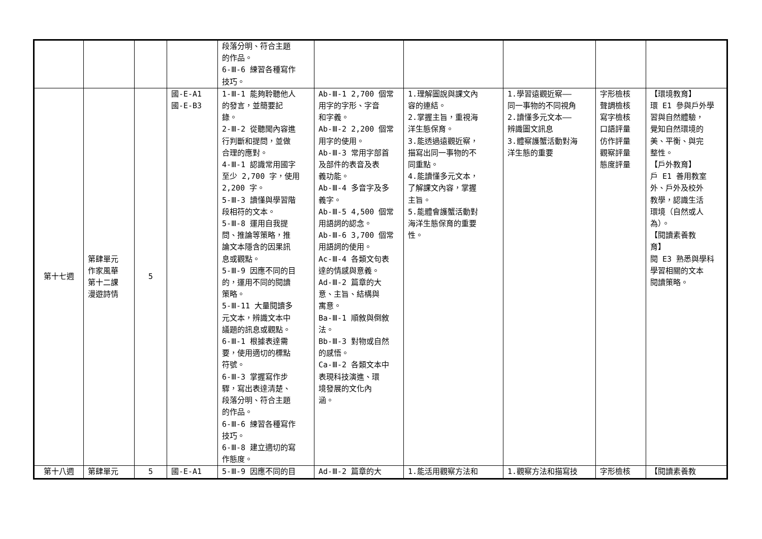| | | | | 段落分明、符合主題 的作品。 6-Ⅲ-6 練習各種寫作 技巧。 | | | | | |
| 第十七週 | 第肆單元 作家風華 第十二課 漫遊詩情 | 5 | 國-E-A1 國-E-B3 | 1-Ⅲ-1 能夠聆聽他人 的發言，並簡要記 錄。 2-Ⅲ-2 從聽聞內容進 行判斷和提問，並做 合理的應對。 4-Ⅲ-1 認識常用國字 至少 2,700 字，使用 2,200 字。 5-Ⅲ-3 讀懂與學習階 段相符的文本。 5-Ⅲ-8 運用自我提 問、推論等策略，推 論文本隱含的因果訊 息或觀點。 5-Ⅲ-9 因應不同的目 的，運用不同的閱讀 策略。 5-Ⅲ-11 大量閱讀多 元文本，辨識文本中 議題的訊息或觀點。 6-Ⅲ-1 根據表達需 要，使用適切的標點 符號。 6-Ⅲ-3 掌握寫作步 驟，寫出表達清楚、 段落分明、符合主題 的作品。 6-Ⅲ-6 練習各種寫作 技巧。 6-Ⅲ-8 建立適切的寫 作態度。 | Ab-Ⅲ-1 2,700 個常 用字的字形、字音 和字義。 Ab-Ⅲ-2 2,200 個常 用字的使用。 Ab-Ⅲ-3 常用字部首 及部件的表音及表 義功能。 Ab-Ⅲ-4 多音字及多 義字。 Ab-Ⅲ-5 4,500 個常 用語詞的認念。 Ab-Ⅲ-6 3,700 個常 用語詞的使用。 Ac-Ⅲ-4 各類文句表 達的情感與意義。 Ad-Ⅲ-2 篇章的大 意、主旨、結構與 寓意。 Ba-Ⅲ-1 順敘與倒敘 法。 Bb-Ⅲ-3 對物或自然 的感悟。 Ca-Ⅲ-2 各類文本中 表現科技演進、環 境發展的文化內 涵。 | 1.理解圖說與課文內 容的連結。 2.掌握主旨，重視海 洋生態保育。 3.能透過遠觀近察， 描寫出同一事物的不 同重點。 4.能讀懂多元文本， 了解課文內容，掌握 主旨。 5.能體會護蟹活動對 海洋生態保育的重要 性。 | 1.學習遠觀近察—— 同一事物的不同視角 2.讀懂多元文本—— 辨識圖文訊息 3.體察護蟹活動對海 洋生態的重要 | 字形檢核 聲調檢核 寫字檢核 口語評量 仿作評量 觀察評量 態度評量 | 【環境教育】 環 E1 參與戶外學 習與自然體驗， 覺知自然環境的 美、平衡、與完 整性。 【戶外教育】 戶 E1 善用教室 外、戶外及校外 教學，認識生活 環境（自然或人 為）。 【閱讀素養教 育】 閱 E3 熟悉與學科 學習相關的文本 閱讀策略。 |
| 第十八週 | 第肆單元 | 5 | 國-E-A1 | 5-Ⅲ-9 因應不同的目 | Ad-Ⅲ-2 篇章的大 | 1.能活用觀察方法和 | 1.觀察方法和描寫技 | 字形檢核 | 【閱讀素養教 |